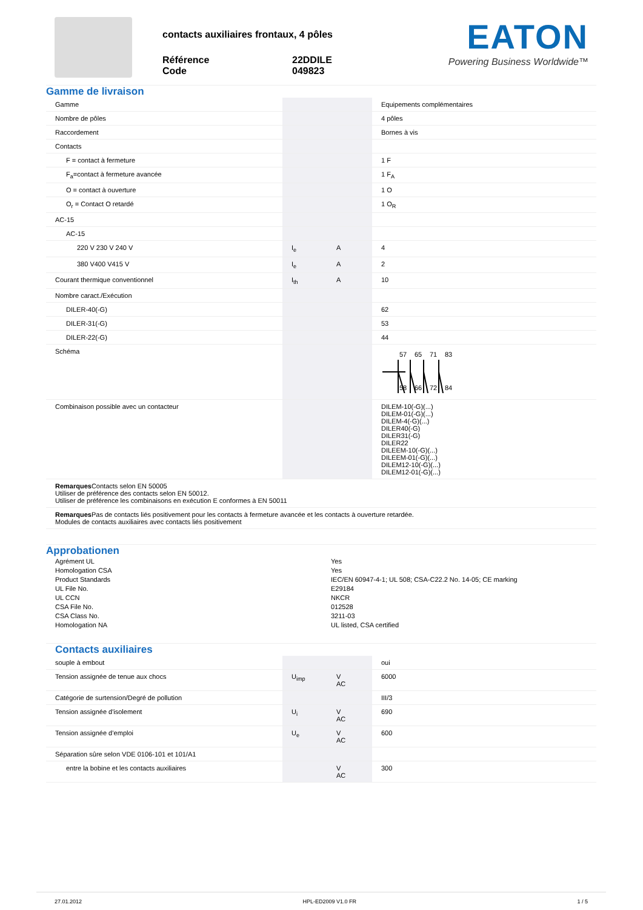contacts auxiliaires frontaux, 4 pôles
Référence 22DDILE Code 049823
EATON
Powering Business Worldwide™
Gamme de livraison
| Gamme | | | Equipements complémentaires |
| Nombre de pôles | | | 4 pôles |
| Raccordement | | | Bornes à vis |
| Contacts | | | |
| F = contact à fermeture | | | 1 F |
| F<sub>a</sub>=contact à fermeture avancée | | | 1 F<sub>A</sub> |
| O = contact à ouverture | | | 1 O |
| O<sub>r</sub> = Contact O retardé | | | 1 O<sub>R</sub> |
| AC-15 | | | |
| AC-15 | | | |
| 220 V 230 V 240 V | I<sub>e</sub> | A | 4 |
| 380 V400 V415 V | I<sub>e</sub> | A | 2 |
| Courant thermique conventionnel | I<sub>th</sub> | A | 10 |
| Nombre caract./Exécution | | | |
| DILER-40(-G) | | | 62 |
| DILER-31(-G) | | | 53 |
| DILER-22(-G) | | | 44 |
| Schéma | | | 57 65 71 83 58 66 72 84 |
| Combinaison possible avec un contacteur | | | DILEM-10(-G)(...) DILEM-01(-G)(...) DILEM-4(-G)(...) DILER40(-G) DILER31(-G) DILER22 DILEEM-10(-G)(...) DILEEM-01(-G)(...) DILEM12-10(-G)(...) DILEM12-01(-G)(...) |
| Remarques Contacts selon EN 50005 Utiliser de préférence des contacts selon EN 50012. Utiliser de préférence les combinaisons en exécution E conformes à EN 50011 | | | |
| Remarques Pas de contacts liés positivement pour les contacts à fermeture avancée et les contacts à ouverture retardée. Modules de contacts auxiliaires avec contacts liés positivement | | | |
Approbationen
Agrément UL Yes Homologation CSA Yes Product Standards IEC/EN 60947-4-1; UL 508; CSA-C22.2 No. 14-05; CE marking UL File No. E29184 UL CCN NKCR CSA File No. 012528 CSA Class No. 3211-03 Homologation NA UL listed, CSA certified
Contacts auxiliaires
| souple à embout | | | oui |
| Tension assignée de tenue aux chocs | U<sub>imp</sub> | V AC | 6000 |
| Catégorie de surtension/Degré de pollution | | | III/3 |
| Tension assignée d'isolement | U<sub>i</sub> | V AC | 690 |
| Tension assignée d’emploi | U<sub>e</sub> | V AC | 600 |
| Séparation sûre selon VDE 0106-101 et 101/A1 | | | |
| entre la bobine et les contacts auxiliaires | | V AC | 300 |
27.01.2012 HPL-ED2009 V1.0 FR 1 / 5